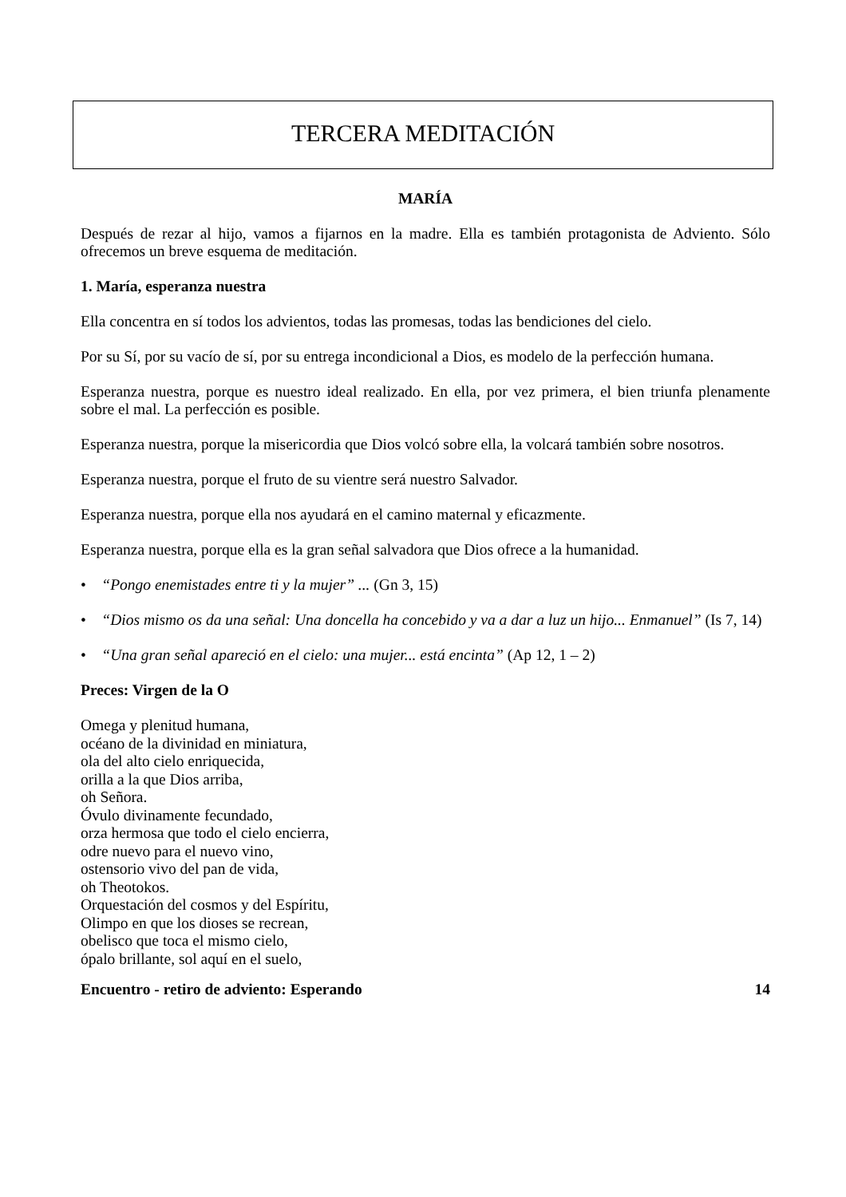TERCERA MEDITACIÓN
MARÍA
Después de rezar al hijo, vamos a fijarnos en la madre. Ella es también protagonista de Adviento. Sólo ofrecemos un breve esquema de meditación.
1. María, esperanza nuestra
Ella concentra en sí todos los advientos, todas las promesas, todas las bendiciones del cielo.
Por su Sí, por su vacío de sí, por su entrega incondicional a Dios, es modelo de la perfección humana.
Esperanza nuestra, porque es nuestro ideal realizado. En ella, por vez primera, el bien triunfa plenamente sobre el mal. La perfección es posible.
Esperanza nuestra, porque la misericordia que Dios volcó sobre ella, la volcará también sobre nosotros.
Esperanza nuestra, porque el fruto de su vientre será nuestro Salvador.
Esperanza nuestra, porque ella nos ayudará en el camino maternal y eficazmente.
Esperanza nuestra, porque ella es la gran señal salvadora que Dios ofrece a la humanidad.
• “Pongo enemistades entre ti y la mujer” ... (Gn 3, 15)
• “Dios mismo os da una señal: Una doncella ha concebido y va a dar a luz un hijo... Enmanuel” (Is 7, 14)
• “Una gran señal apareció en el cielo: una mujer... está encinta” (Ap 12, 1 – 2)
Preces: Virgen de la O
Omega y plenitud humana,
océano de la divinidad en miniatura,
ola del alto cielo enriquecida,
orilla a la que Dios arriba,
oh Señora.
Óvulo divinamente fecundado,
orza hermosa que todo el cielo encierra,
odre nuevo para el nuevo vino,
ostensorio vivo del pan de vida,
oh Theotokos.
Orquestación del cosmos y del Espíritu,
Olimpo en que los dioses se recrean,
obelisco que toca el mismo cielo,
ópalo brillante, sol aquí en el suelo,
Encuentro - retiro de adviento: Esperando 14